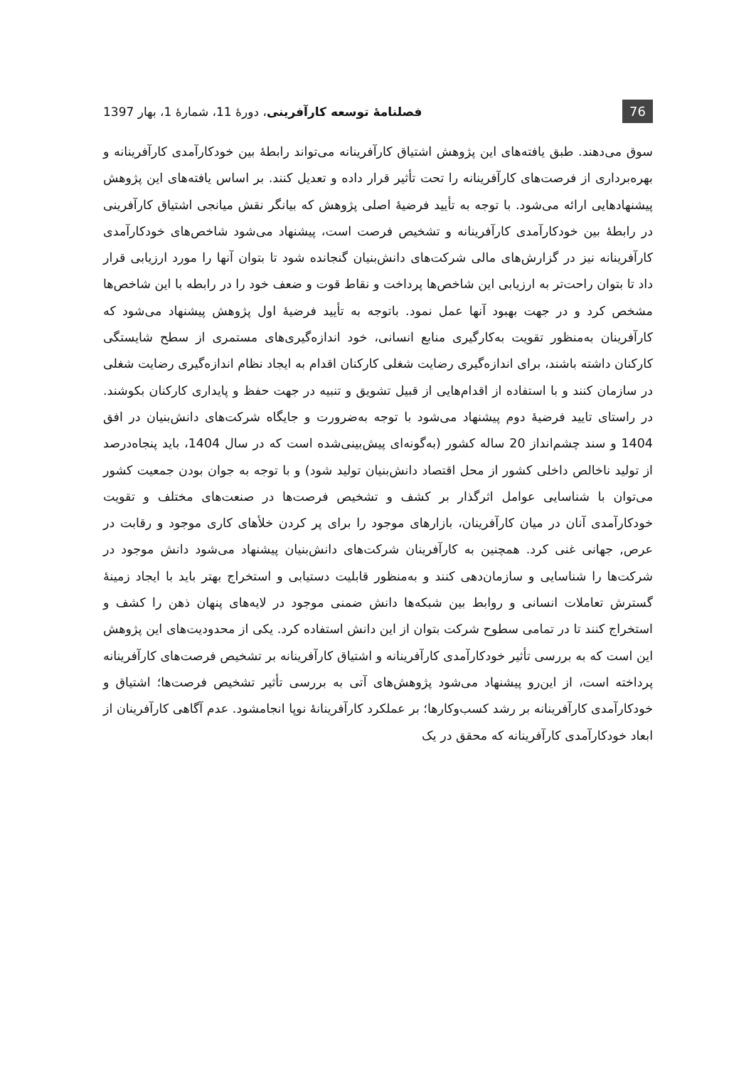76 فصلنامهٔ توسعه کارآفرینی، دورهٔ 11، شمارهٔ 1، بهار 1397
سوق می‌دهند. طبق یافته‌های این پژوهش اشتیاق کارآفرینانه می‌تواند رابطهٔ بین خودکارآمدی کارآفرینانه و بهره‌برداری از فرصت‌های کارآفرینانه را تحت تأثیر قرار داده و تعدیل کنند. بر اساس یافته‌های این پژوهش پیشنهادهایی ارائه می‌شود. با توجه به تأیید فرضیهٔ اصلی پژوهش که بیانگر نقش میانجی اشتیاق کارآفرینی در رابطهٔ بین خودکارآمدی کارآفرینانه و تشخیص فرصت است، پیشنهاد می‌شود شاخص‌های خودکارآمدی کارآفرینانه نیز در گزارش‌های مالی شرکت‌های دانش‌بنیان گنجانده شود تا بتوان آنها را مورد ارزیابی قرار داد تا بتوان راحت‌تر به ارزیابی این شاخص‌ها پرداخت و نقاط قوت و ضعف خود را در رابطه با این شاخص‌ها مشخص کرد و در جهت بهبود آنها عمل نمود. باتوجه به تأیید فرضیهٔ اول پژوهش پیشنهاد می‌شود که کارآفرینان به‌منظور تقویت به‌کارگیری منابع انسانی، خود اندازه‌گیری‌های مستمری از سطح شایستگی کارکنان داشته باشند، برای اندازه‌گیری رضایت شغلی کارکنان اقدام به ایجاد نظام اندازه‌گیری رضایت شغلی در سازمان کنند و با استفاده از اقدام‌هایی از قبیل تشویق و تنبیه در جهت حفظ و پایداری کارکنان بکوشند. در راستای تایید فرضیهٔ دوم پیشنهاد می‌شود با توجه به‌ضرورت و جایگاه شرکت‌های دانش‌بنیان در افق 1404 و سند چشم‌انداز 20 ساله کشور (به‌گونه‌ای پیش‌بینی‌شده است که در سال 1404، باید پنجاه‌درصد از تولید ناخالص داخلی کشور از محل اقتصاد دانش‌بنیان تولید شود) و با توجه به جوان بودن جمعیت کشور می‌توان با شناسایی عوامل اثرگذار بر کشف و تشخیص فرصت‌ها در صنعت‌های مختلف و تقویت خودکارآمدی آنان در میان کارآفرینان، بازارهای موجود را برای پر کردن خلأهای کاری موجود و رقابت در عرص, جهانی غنی کرد. همچنین به کارآفرینان شرکت‌های دانش‌بنیان پیشنهاد می‌شود دانش موجود در شرکت‌ها را شناسایی و سازمان‌دهی کنند و به‌منظور قابلیت دستیابی و استخراج بهتر باید با ایجاد زمینهٔ گسترش تعاملات انسانی و روابط بین شبکه‌ها دانش ضمنی موجود در لایه‌های پنهان ذهن را کشف و استخراج کنند تا در تمامی سطوح شرکت بتوان از این دانش استفاده کرد. یکی از محدودیت‌های این پژوهش این است که به بررسی تأثیر خودکارآمدی کارآفرینانه و اشتیاق کارآفرینانه بر تشخیص فرصت‌های کارآفرینانه پرداخته است، از این‌رو پیشنهاد می‌شود پژوهش‌های آتی به بررسی تأثیر تشخیص فرصت‌ها؛ اشتیاق و خودکارآمدی کارآفرینانه بر رشد کسب‌وکارها؛ بر عملکرد کارآفرینانهٔ نوپا انجامشود. عدم آگاهی کارآفرینان از ابعاد خودکارآمدی کارآفرینانه که محقق در یک